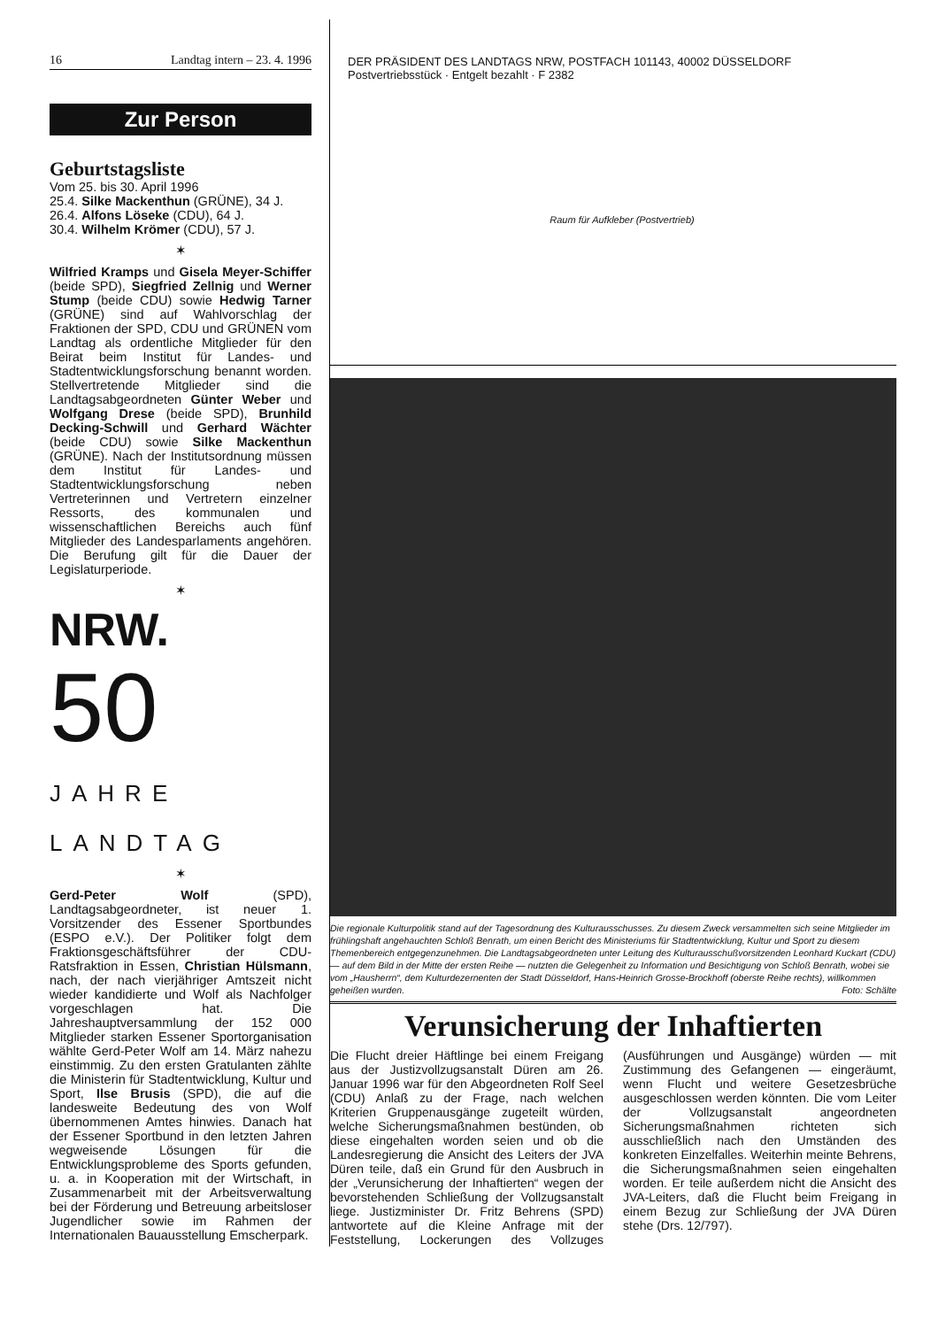16 Landtag intern – 23. 4. 1996
Zur Person
Geburtstagsliste
Vom 25. bis 30. April 1996
25.4. Silke Mackenthun (GRÜNE), 34 J.
26.4. Alfons Löseke (CDU), 64 J.
30.4. Wilhelm Krömer (CDU), 57 J.
✶
Wilfried Kramps und Gisela Meyer-Schiffer (beide SPD), Siegfried Zellnig und Werner Stump (beide CDU) sowie Hedwig Tarner (GRÜNE) sind auf Wahlvorschlag der Fraktionen der SPD, CDU und GRÜNEN vom Landtag als ordentliche Mitglieder für den Beirat beim Institut für Landes- und Stadtentwicklungsforschung benannt worden. Stellvertretende Mitglieder sind die Landtagsabgeordneten Günter Weber und Wolfgang Drese (beide SPD), Brunhild Decking-Schwill und Gerhard Wächter (beide CDU) sowie Silke Mackenthun (GRÜNE). Nach der Institutsordnung müssen dem Institut für Landes- und Stadtentwicklungsforschung neben Vertreterinnen und Vertretern einzelner Ressorts, des kommunalen und wissenschaftlichen Bereichs auch fünf Mitglieder des Landesparlaments angehören. Die Berufung gilt für die Dauer der Legislaturperiode.
✶
NRW.
50
JAHRE
LANDTAG
✶
Gerd-Peter Wolf (SPD), Landtagsabgeordneter, ist neuer 1. Vorsitzender des Essener Sportbundes (ESPO e.V.). Der Politiker folgt dem Fraktionsgeschäftsführer der CDU-Ratsfraktion in Essen, Christian Hülsmann, nach, der nach vierjähriger Amtszeit nicht wieder kandidierte und Wolf als Nachfolger vorgeschlagen hat. Die Jahreshauptversammlung der 152 000 Mitglieder starken Essener Sportorganisation wählte Gerd-Peter Wolf am 14. März nahezu einstimmig. Zu den ersten Gratulanten zählte die Ministerin für Stadtentwicklung, Kultur und Sport, Ilse Brusis (SPD), die auf die landesweite Bedeutung des von Wolf übernommenen Amtes hinwies. Danach hat der Essener Sportbund in den letzten Jahren wegweisende Lösungen für die Entwicklungsprobleme des Sports gefunden, u. a. in Kooperation mit der Wirtschaft, in Zusammenarbeit mit der Arbeitsverwaltung bei der Förderung und Betreuung arbeitsloser Jugendlicher sowie im Rahmen der Internationalen Bauausstellung Emscherpark.
DER PRÄSIDENT DES LANDTAGS NRW, POSTFACH 101143, 40002 DÜSSELDORF
Postvertriebsstück · Entgelt bezahlt · F 2382
Raum für Aufkleber (Postvertrieb)
Die regionale Kulturpolitik stand auf der Tagesordnung des Kulturausschusses. Zu diesem Zweck versammelten sich seine Mitglieder im frühlingshaft angehauchten Schloß Benrath, um einen Bericht des Ministeriums für Stadtentwicklung, Kultur und Sport zu diesem Themenbereich entgegenzunehmen. Die Landtagsabgeordneten unter Leitung des Kulturausschußvorsitzenden Leonhard Kuckart (CDU) — auf dem Bild in der Mitte der ersten Reihe — nutzten die Gelegenheit zu Information und Besichtigung von Schloß Benrath, wobei sie vom „Hausherrn“, dem Kulturdezernenten der Stadt Düsseldorf, Hans-Heinrich Grosse-Brockhoff (oberste Reihe rechts), willkommen geheißen wurden. Foto: Schälte
Verunsicherung der Inhaftierten
Die Flucht dreier Häftlinge bei einem Freigang aus der Justizvollzugsanstalt Düren am 26. Januar 1996 war für den Abgeordneten Rolf Seel (CDU) Anlaß zu der Frage, nach welchen Kriterien Gruppenausgänge zugeteilt würden, welche Sicherungsmaßnahmen bestünden, ob diese eingehalten worden seien und ob die Landesregierung die Ansicht des Leiters der JVA Düren teile, daß ein Grund für den Ausbruch in der „Verunsicherung der Inhaftierten“ wegen der bevorstehenden Schließung der Vollzugsanstalt liege. Justizminister Dr. Fritz Behrens (SPD) antwortete auf die Kleine Anfrage mit der Feststellung, Lockerungen des Vollzuges (Ausführungen und Ausgänge) würden — mit Zustimmung des Gefangenen — eingeräumt, wenn Flucht und weitere Gesetzesbrüche ausgeschlossen werden könnten. Die vom Leiter der Vollzugsanstalt angeordneten Sicherungsmaßnahmen richteten sich ausschließlich nach den Umständen des konkreten Einzelfalles. Weiterhin meinte Behrens, die Sicherungsmaßnahmen seien eingehalten worden. Er teile außerdem nicht die Ansicht des JVA-Leiters, daß die Flucht beim Freigang in einem Bezug zur Schließung der JVA Düren stehe (Drs. 12/797).